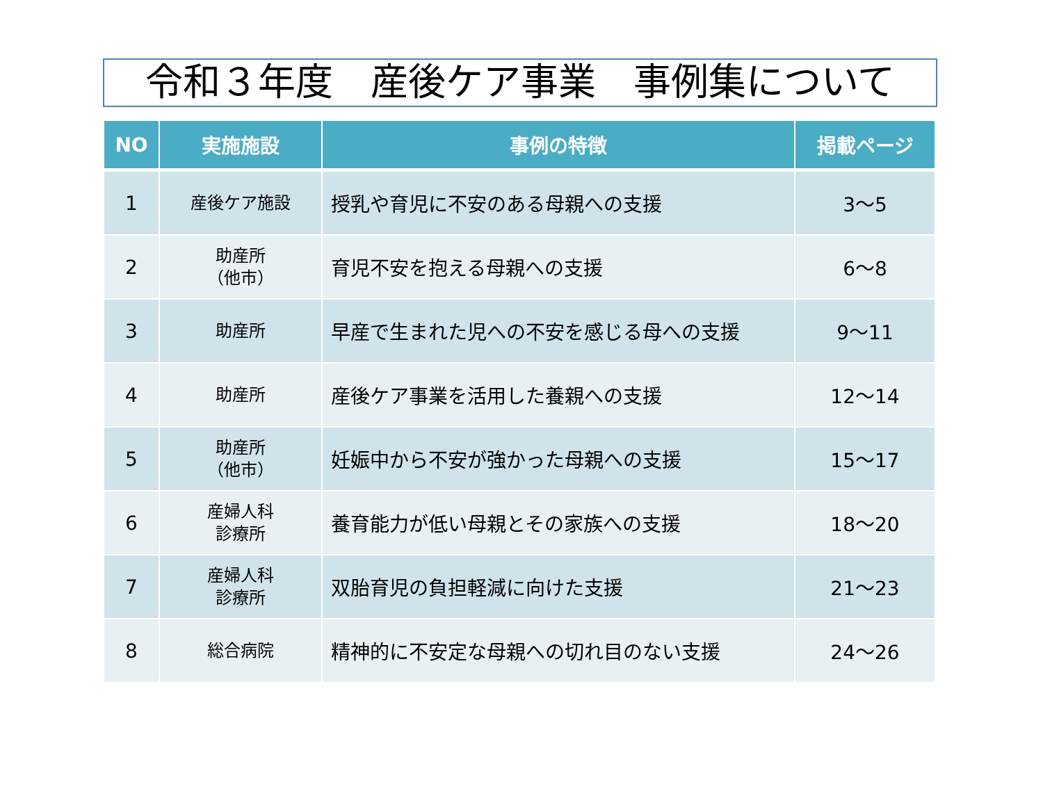令和３年度　産後ケア事業　事例集について
| NO | 実施施設 | 事例の特徴 | 掲載ページ |
| --- | --- | --- | --- |
| 1 | 産後ケア施設 | 授乳や育児に不安のある母親への支援 | 3～5 |
| 2 | 助産所 （他市） | 育児不安を抱える母親への支援 | 6～8 |
| 3 | 助産所 | 早産で生まれた児への不安を感じる母への支援 | 9～11 |
| 4 | 助産所 | 産後ケア事業を活用した養親への支援 | 12～14 |
| 5 | 助産所 （他市） | 妊娠中から不安が強かった母親への支援 | 15～17 |
| 6 | 産婦人科 診療所 | 養育能力が低い母親とその家族への支援 | 18～20 |
| 7 | 産婦人科 診療所 | 双胎育児の負担軽減に向けた支援 | 21～23 |
| 8 | 総合病院 | 精神的に不安定な母親への切れ目のない支援 | 24～26 |